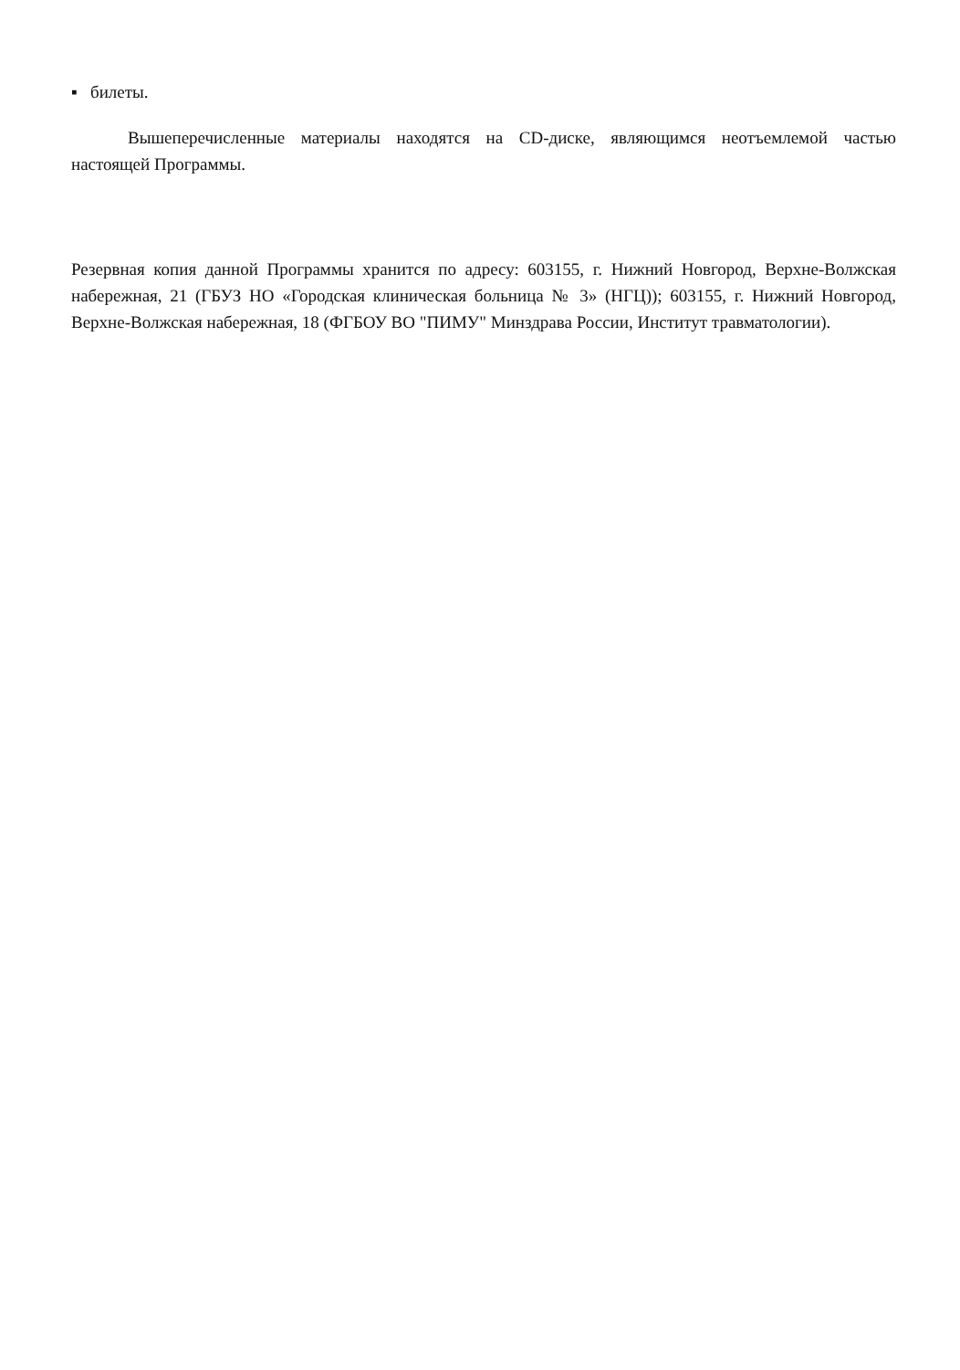▪ билеты.
Вышеперечисленные материалы находятся на CD-диске, являющимся неотъемлемой частью настоящей Программы.
Резервная копия данной Программы хранится по адресу: 603155, г. Нижний Новгород, Верхне-Волжская набережная, 21 (ГБУЗ НО «Городская клиническая больница № 3» (НГЦ)); 603155, г. Нижний Новгород, Верхне-Волжская набережная, 18 (ФГБОУ ВО "ПИМУ" Минздрава России, Институт травматологии).